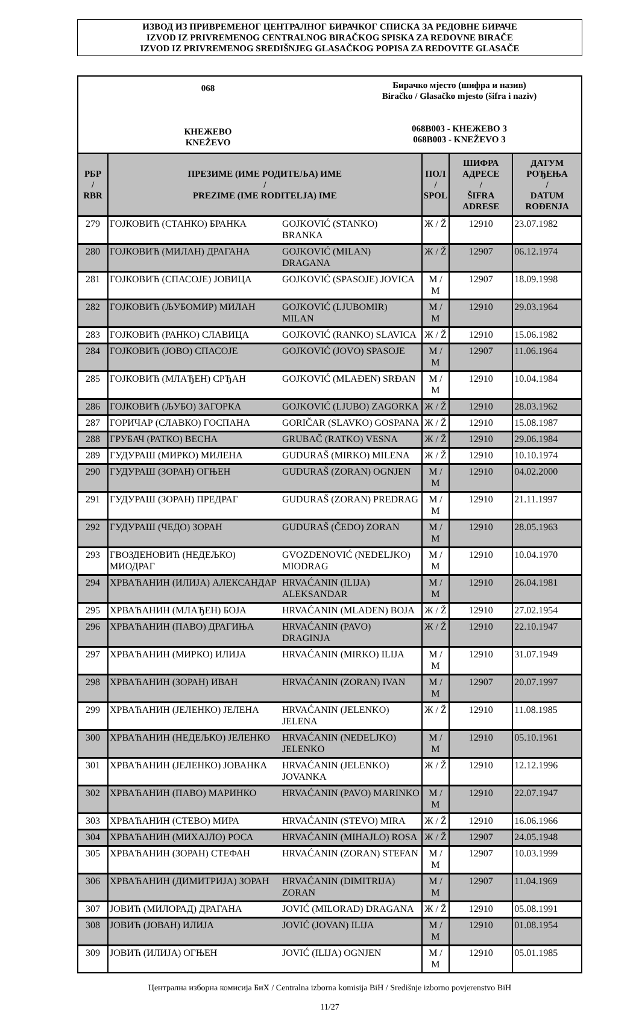ИЗВОД ИЗ ПРИВРЕМЕНОГ ЦЕНТРАЛНОГ БИРАЧКОГ СПИСКА ЗА РЕДОВНЕ БИРАЧЕ
IZVOD IZ PRIVREMENOG CENTRALNOG BIRAČKOG SPISKA ZA REDOVNE BIRAČE
IZVOD IZ PRIVREMENOG SREDIŠNJEG GLASAČKOG POPISA ZA REDOVITE GLASAČE
068
КНЕЖЕВО
KNEŽEVO
Бирачко мјесто (шифра и назив)
Biračko / Glasačko mjesto (šifra i naziv)
068B003 - КНЕЖЕВО 3
068B003 - KNEŽEVO 3
| РБР / RBR | ПРЕЗИМЕ (ИМЕ РОДИТЕЉА) ИМЕ / PREZIME (IME RODITELJA) IME | | ПОЛ / SPOL | ШИФРА АДРЕСЕ / ŠIFRA ADRESE | ДАТУМ РОЂЕЊА / DATUM ROĐENJA |
| --- | --- | --- | --- | --- | --- |
| 279 | ГОЈКОВИЋ (СТАНКО) БРАНКА | GOJKOVIĆ (STANKO) BRANKA | Ж / Ž | 12910 | 23.07.1982 |
| 280 | ГОЈКОВИЋ (МИЛАН) ДРАГАНА | GOJKOVIĆ (MILAN) DRAGANA | Ж / Ž | 12907 | 06.12.1974 |
| 281 | ГОЈКОВИЋ (СПАСОЈЕ) ЈОВИЦА | GOJKOVIĆ (SPASOJE) JOVICA | М / M | 12907 | 18.09.1998 |
| 282 | ГОЈКОВИЋ (ЉУБОМИР) МИЛАН | GOJKOVIĆ (LJUBOMIR) MILAN | М / M | 12910 | 29.03.1964 |
| 283 | ГОЈКОВИЋ (РАНКО) СЛАВИЦА | GOJKOVIĆ (RANKO) SLAVICA | Ж / Ž | 12910 | 15.06.1982 |
| 284 | ГОЈКОВИЋ (ЈОВО) СПАСОЈЕ | GOJKOVIĆ (JOVO) SPASOJE | М / M | 12907 | 11.06.1964 |
| 285 | ГОЈКОВИЋ (МЛАЂЕН) СРЂАН | GOJKOVIĆ (MLAĐEN) SRĐAN | М / M | 12910 | 10.04.1984 |
| 286 | ГОЈКОВИЋ (ЉУБО) ЗАГОРКА | GOJKOVIĆ (LJUBO) ZAGORKA | Ж / Ž | 12910 | 28.03.1962 |
| 287 | ГОРИЧАР (СЛАВКО) ГОСПАНА | GORIČAR (SLAVKO) GOSPANA | Ж / Ž | 12910 | 15.08.1987 |
| 288 | ГРУБАЧ (РАТКО) ВЕСНА | GRUBAČ (RATKO) VESNA | Ж / Ž | 12910 | 29.06.1984 |
| 289 | ГУДУРАШ (МИРКО) МИЛЕНА | GUDURAŠ (MIRKO) MILENA | Ж / Ž | 12910 | 10.10.1974 |
| 290 | ГУДУРАШ (ЗОРАН) ОГЊЕН | GUDURAŠ (ZORAN) OGNJEN | М / M | 12910 | 04.02.2000 |
| 291 | ГУДУРАШ (ЗОРАН) ПРЕДРАГ | GUDURAŠ (ZORAN) PREDRAG | М / M | 12910 | 21.11.1997 |
| 292 | ГУДУРАШ (ЧЕДО) ЗОРАН | GUDURAŠ (ČEDO) ZORAN | М / M | 12910 | 28.05.1963 |
| 293 | ГВОЗДЕНОВИЋ (НЕДЕЉКО) МИОДРАГ | GVOZDENOVIĆ (NEDELJKO) MIODRAG | М / M | 12910 | 10.04.1970 |
| 294 | ХРВАЋАНИН (ИЛИЈА) АЛЕКСАНДАР | HRVAĆANIN (ILIJA) ALEKSANDAR | М / M | 12910 | 26.04.1981 |
| 295 | ХРВАЋАНИН (МЛАЂЕН) БОЈА | HRVAĆANIN (MLAĐEN) BOJA | Ж / Ž | 12910 | 27.02.1954 |
| 296 | ХРВАЋАНИН (ПАВО) ДРАГИЊА | HRVAĆANIN (PAVO) DRAGINJA | Ж / Ž | 12910 | 22.10.1947 |
| 297 | ХРВАЋАНИН (МИРКО) ИЛИЈА | HRVAĆANIN (MIRKO) ILIJA | М / M | 12910 | 31.07.1949 |
| 298 | ХРВАЋАНИН (ЗОРАН) ИВАН | HRVAĆANIN (ZORAN) IVAN | М / M | 12907 | 20.07.1997 |
| 299 | ХРВАЋАНИН (ЈЕЛЕНКО) ЈЕЛЕНА | HRVAĆANIN (JELENKO) JELENA | Ж / Ž | 12910 | 11.08.1985 |
| 300 | ХРВАЋАНИН (НЕДЕЉКО) ЈЕЛЕНКО | HRVAĆANIN (NEDELJKO) JELENKO | М / M | 12910 | 05.10.1961 |
| 301 | ХРВАЋАНИН (ЈЕЛЕНКО) ЈОВАНКА | HRVAĆANIN (JELENKO) JOVANKA | Ж / Ž | 12910 | 12.12.1996 |
| 302 | ХРВАЋАНИН (ПАВО) МАРИНКО | HRVAĆANIN (PAVO) MARINKO | М / M | 12910 | 22.07.1947 |
| 303 | ХРВАЋАНИН (СТЕВО) МИРА | HRVAĆANIN (STEVO) MIRA | Ж / Ž | 12910 | 16.06.1966 |
| 304 | ХРВАЋАНИН (МИХАЈЛО) РОСА | HRVAĆANIN (MIHAJLO) ROSA | Ж / Ž | 12907 | 24.05.1948 |
| 305 | ХРВАЋАНИН (ЗОРАН) СТЕФАН | HRVAĆANIN (ZORAN) STEFAN | М / M | 12907 | 10.03.1999 |
| 306 | ХРВАЋАНИН (ДИМИТРИЈА) ЗОРАН | HRVAĆANIN (DIMITRIJA) ZORAN | М / M | 12907 | 11.04.1969 |
| 307 | ЈОВИЋ (МИЛОРАД) ДРАГАНА | JOVIĆ (MILORAD) DRAGANA | Ж / Ž | 12910 | 05.08.1991 |
| 308 | ЈОВИЋ (ЈОВАН) ИЛИЈА | JOVIĆ (JOVAN) ILIJA | М / M | 12910 | 01.08.1954 |
| 309 | ЈОВИЋ (ИЛИЈА) ОГЊЕН | JOVIĆ (ILIJA) OGNJEN | М / M | 12910 | 05.01.1985 |
Централна изборна комисија БиХ / Centralna izborna komisija BiH / Središnje izborno povjerenstvo BiH
11/27